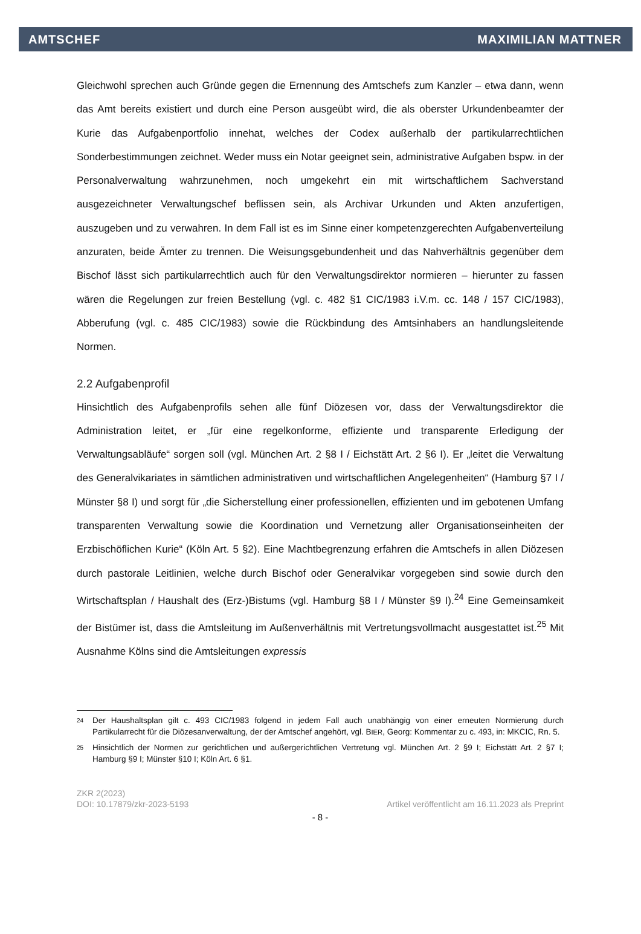AMTSCHEF MAXIMILIAN MATTNER
Gleichwohl sprechen auch Gründe gegen die Ernennung des Amtschefs zum Kanzler – etwa dann, wenn das Amt bereits existiert und durch eine Person ausgeübt wird, die als oberster Urkundenbeamter der Kurie das Aufgabenportfolio innehat, welches der Codex außerhalb der partikularrechtlichen Sonderbestimmungen zeichnet. Weder muss ein Notar geeignet sein, administrative Aufgaben bspw. in der Personalverwaltung wahrzunehmen, noch umgekehrt ein mit wirtschaftlichem Sachverstand ausgezeichneter Verwaltungschef beflissen sein, als Archivar Urkunden und Akten anzufertigen, auszugeben und zu verwahren. In dem Fall ist es im Sinne einer kompetenzgerechten Aufgabenverteilung anzuraten, beide Ämter zu trennen. Die Weisungsgebundenheit und das Nahverhältnis gegenüber dem Bischof lässt sich partikularrechtlich auch für den Verwaltungsdirektor normieren – hierunter zu fassen wären die Regelungen zur freien Bestellung (vgl. c. 482 §1 CIC/1983 i.V.m. cc. 148 / 157 CIC/1983), Abberufung (vgl. c. 485 CIC/1983) sowie die Rückbindung des Amtsinhabers an handlungsleitende Normen.
2.2 Aufgabenprofil
Hinsichtlich des Aufgabenprofils sehen alle fünf Diözesen vor, dass der Verwaltungsdirektor die Administration leitet, er „für eine regelkonforme, effiziente und transparente Erledigung der Verwaltungsabläufe“ sorgen soll (vgl. München Art. 2 §8 I / Eichstätt Art. 2 §6 I). Er „leitet die Verwaltung des Generalvikariates in sämtlichen administrativen und wirtschaftlichen Angelegenheiten“ (Hamburg §7 I / Münster §8 I) und sorgt für „die Sicherstellung einer professionellen, effizienten und im gebotenen Umfang transparenten Verwaltung sowie die Koordination und Vernetzung aller Organisationseinheiten der Erzbischöflichen Kurie“ (Köln Art. 5 §2). Eine Machtbegrenzung erfahren die Amtschefs in allen Diözesen durch pastorale Leitlinien, welche durch Bischof oder Generalvikar vorgegeben sind sowie durch den Wirtschaftsplan / Haushalt des (Erz-)Bistums (vgl. Hamburg §8 I / Münster §9 I).<sup>24</sup> Eine Gemeinsamkeit der Bistümer ist, dass die Amtsleitung im Außenverhältnis mit Vertretungsvollmacht ausgestattet ist.<sup>25</sup> Mit Ausnahme Kölns sind die Amtsleitungen expressis
24 Der Haushaltsplan gilt c. 493 CIC/1983 folgend in jedem Fall auch unabhängig von einer erneuten Normierung durch Partikularrecht für die Diözesanverwaltung, der der Amtschef angehört, vgl. BIER, Georg: Kommentar zu c. 493, in: MKCIC, Rn. 5.
25 Hinsichtlich der Normen zur gerichtlichen und außergerichtlichen Vertretung vgl. München Art. 2 §9 I; Eichstätt Art. 2 §7 I; Hamburg §9 I; Münster §10 I; Köln Art. 6 §1.
ZKR 2(2023)
DOI: 10.17879/zkr-2023-5193 Artikel veröffentlicht am 16.11.2023 als Preprint
- 8 -